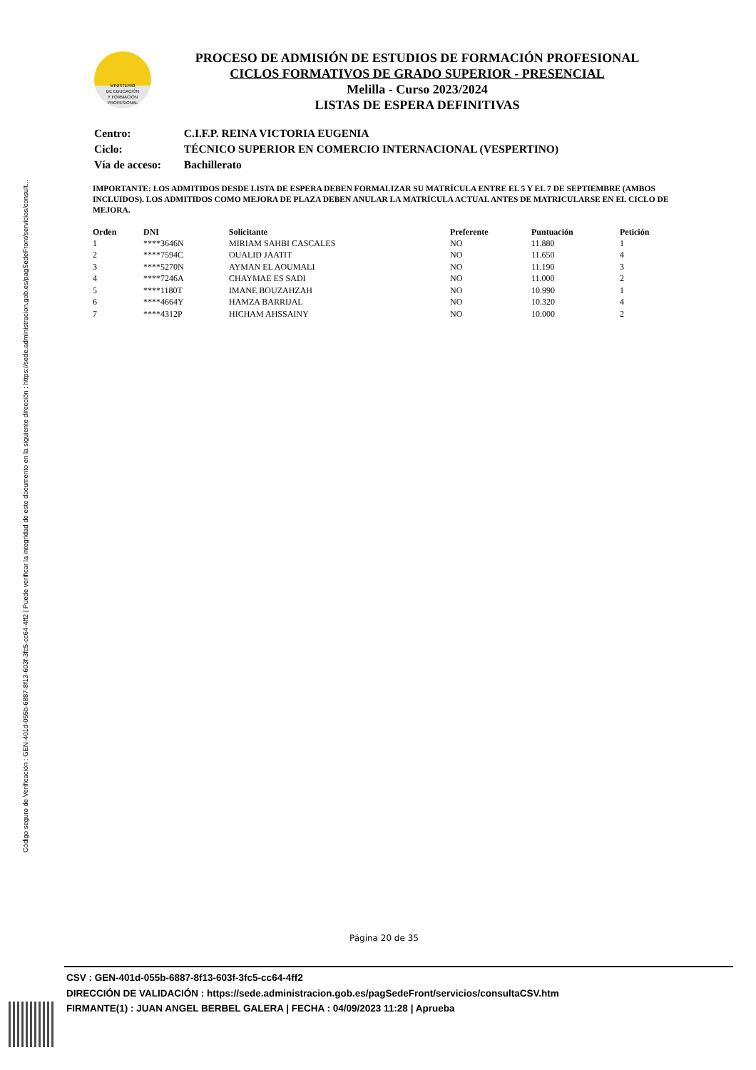Código seguro de Verificación : GEN-401d-055b-6887-8f13-603f-3fc5-cc64-4ff2 | Puede verificar la integridad de este documento en la siguiente dirección : https://sede.administracion.gob.es/pagSedeFront/servicios/consult...
MINISTERIO
DE EDUCACIÓN
Y FORMACIÓN
PROFESIONAL
PROCESO DE ADMISIÓN DE ESTUDIOS DE FORMACIÓN PROFESIONAL
CICLOS FORMATIVOS DE GRADO SUPERIOR - PRESENCIAL
Melilla - Curso 2023/2024
LISTAS DE ESPERA DEFINITIVAS
| Centro: | C.I.F.P. REINA VICTORIA EUGENIA |
| Ciclo: | TÉCNICO SUPERIOR EN COMERCIO INTERNACIONAL (VESPERTINO) |
| Vía de acceso: | Bachillerato |
IMPORTANTE: LOS ADMITIDOS DESDE LISTA DE ESPERA DEBEN FORMALIZAR SU MATRÍCULA ENTRE EL 5 Y EL 7 DE SEPTIEMBRE (AMBOS INCLUIDOS). LOS ADMITIDOS COMO MEJORA DE PLAZA DEBEN ANULAR LA MATRÍCULA ACTUAL ANTES DE MATRICULARSE EN EL CICLO DE MEJORA.
| Orden | DNI | Solicitante | Preferente | Puntuación | Petición |
| --- | --- | --- | --- | --- | --- |
| 1 | ****3646N | MIRIAM SAHBI CASCALES | NO | 11.880 | 1 |
| 2 | ****7594C | OUALID JAATIT | NO | 11.650 | 4 |
| 3 | ****5270N | AYMAN EL AOUMALI | NO | 11.190 | 3 |
| 4 | ****7246A | CHAYMAE ES SADI | NO | 11.000 | 2 |
| 5 | ****1180T | IMANE BOUZAHZAH | NO | 10.990 | 1 |
| 6 | ****4664Y | HAMZA BARRIJAL | NO | 10.320 | 4 |
| 7 | ****4312P | HICHAM AHSSAINY | NO | 10.000 | 2 |
Página 20 de 35
CSV : GEN-401d-055b-6887-8f13-603f-3fc5-cc64-4ff2
DIRECCIÓN DE VALIDACIÓN : https://sede.administracion.gob.es/pagSedeFront/servicios/consultaCSV.htm
FIRMANTE(1) : JUAN ANGEL BERBEL GALERA | FECHA : 04/09/2023 11:28 | Aprueba